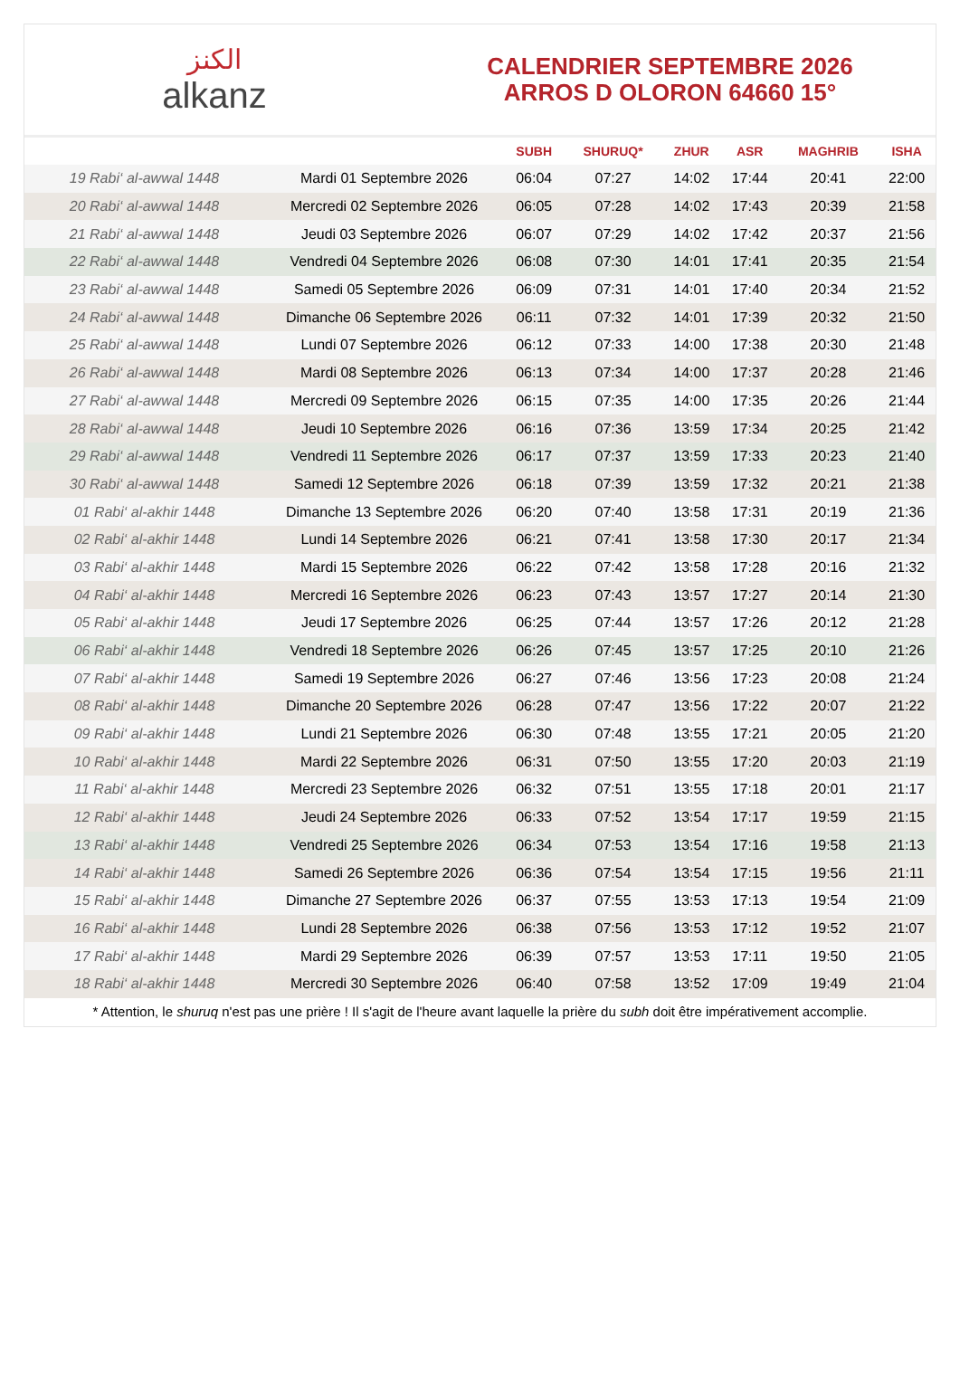الكنز
alkanz
CALENDRIER SEPTEMBRE 2026
ARROS D OLORON 64660 15°
| | | SUBH | SHURUQ* | ZHUR | ASR | MAGHRIB | ISHA |
| --- | --- | --- | --- | --- | --- | --- | --- |
| 19 Rabi‘ al-awwal 1448 | Mardi 01 Septembre 2026 | 06:04 | 07:27 | 14:02 | 17:44 | 20:41 | 22:00 |
| 20 Rabi‘ al-awwal 1448 | Mercredi 02 Septembre 2026 | 06:05 | 07:28 | 14:02 | 17:43 | 20:39 | 21:58 |
| 21 Rabi‘ al-awwal 1448 | Jeudi 03 Septembre 2026 | 06:07 | 07:29 | 14:02 | 17:42 | 20:37 | 21:56 |
| 22 Rabi‘ al-awwal 1448 | Vendredi 04 Septembre 2026 | 06:08 | 07:30 | 14:01 | 17:41 | 20:35 | 21:54 |
| 23 Rabi‘ al-awwal 1448 | Samedi 05 Septembre 2026 | 06:09 | 07:31 | 14:01 | 17:40 | 20:34 | 21:52 |
| 24 Rabi‘ al-awwal 1448 | Dimanche 06 Septembre 2026 | 06:11 | 07:32 | 14:01 | 17:39 | 20:32 | 21:50 |
| 25 Rabi‘ al-awwal 1448 | Lundi 07 Septembre 2026 | 06:12 | 07:33 | 14:00 | 17:38 | 20:30 | 21:48 |
| 26 Rabi‘ al-awwal 1448 | Mardi 08 Septembre 2026 | 06:13 | 07:34 | 14:00 | 17:37 | 20:28 | 21:46 |
| 27 Rabi‘ al-awwal 1448 | Mercredi 09 Septembre 2026 | 06:15 | 07:35 | 14:00 | 17:35 | 20:26 | 21:44 |
| 28 Rabi‘ al-awwal 1448 | Jeudi 10 Septembre 2026 | 06:16 | 07:36 | 13:59 | 17:34 | 20:25 | 21:42 |
| 29 Rabi‘ al-awwal 1448 | Vendredi 11 Septembre 2026 | 06:17 | 07:37 | 13:59 | 17:33 | 20:23 | 21:40 |
| 30 Rabi‘ al-awwal 1448 | Samedi 12 Septembre 2026 | 06:18 | 07:39 | 13:59 | 17:32 | 20:21 | 21:38 |
| 01 Rabi‘ al-akhir 1448 | Dimanche 13 Septembre 2026 | 06:20 | 07:40 | 13:58 | 17:31 | 20:19 | 21:36 |
| 02 Rabi‘ al-akhir 1448 | Lundi 14 Septembre 2026 | 06:21 | 07:41 | 13:58 | 17:30 | 20:17 | 21:34 |
| 03 Rabi‘ al-akhir 1448 | Mardi 15 Septembre 2026 | 06:22 | 07:42 | 13:58 | 17:28 | 20:16 | 21:32 |
| 04 Rabi‘ al-akhir 1448 | Mercredi 16 Septembre 2026 | 06:23 | 07:43 | 13:57 | 17:27 | 20:14 | 21:30 |
| 05 Rabi‘ al-akhir 1448 | Jeudi 17 Septembre 2026 | 06:25 | 07:44 | 13:57 | 17:26 | 20:12 | 21:28 |
| 06 Rabi‘ al-akhir 1448 | Vendredi 18 Septembre 2026 | 06:26 | 07:45 | 13:57 | 17:25 | 20:10 | 21:26 |
| 07 Rabi‘ al-akhir 1448 | Samedi 19 Septembre 2026 | 06:27 | 07:46 | 13:56 | 17:23 | 20:08 | 21:24 |
| 08 Rabi‘ al-akhir 1448 | Dimanche 20 Septembre 2026 | 06:28 | 07:47 | 13:56 | 17:22 | 20:07 | 21:22 |
| 09 Rabi‘ al-akhir 1448 | Lundi 21 Septembre 2026 | 06:30 | 07:48 | 13:55 | 17:21 | 20:05 | 21:20 |
| 10 Rabi‘ al-akhir 1448 | Mardi 22 Septembre 2026 | 06:31 | 07:50 | 13:55 | 17:20 | 20:03 | 21:19 |
| 11 Rabi‘ al-akhir 1448 | Mercredi 23 Septembre 2026 | 06:32 | 07:51 | 13:55 | 17:18 | 20:01 | 21:17 |
| 12 Rabi‘ al-akhir 1448 | Jeudi 24 Septembre 2026 | 06:33 | 07:52 | 13:54 | 17:17 | 19:59 | 21:15 |
| 13 Rabi‘ al-akhir 1448 | Vendredi 25 Septembre 2026 | 06:34 | 07:53 | 13:54 | 17:16 | 19:58 | 21:13 |
| 14 Rabi‘ al-akhir 1448 | Samedi 26 Septembre 2026 | 06:36 | 07:54 | 13:54 | 17:15 | 19:56 | 21:11 |
| 15 Rabi‘ al-akhir 1448 | Dimanche 27 Septembre 2026 | 06:37 | 07:55 | 13:53 | 17:13 | 19:54 | 21:09 |
| 16 Rabi‘ al-akhir 1448 | Lundi 28 Septembre 2026 | 06:38 | 07:56 | 13:53 | 17:12 | 19:52 | 21:07 |
| 17 Rabi‘ al-akhir 1448 | Mardi 29 Septembre 2026 | 06:39 | 07:57 | 13:53 | 17:11 | 19:50 | 21:05 |
| 18 Rabi‘ al-akhir 1448 | Mercredi 30 Septembre 2026 | 06:40 | 07:58 | 13:52 | 17:09 | 19:49 | 21:04 |
* Attention, le shuruq n'est pas une prière ! Il s'agit de l'heure avant laquelle la prière du subh doit être impérativement accomplie.